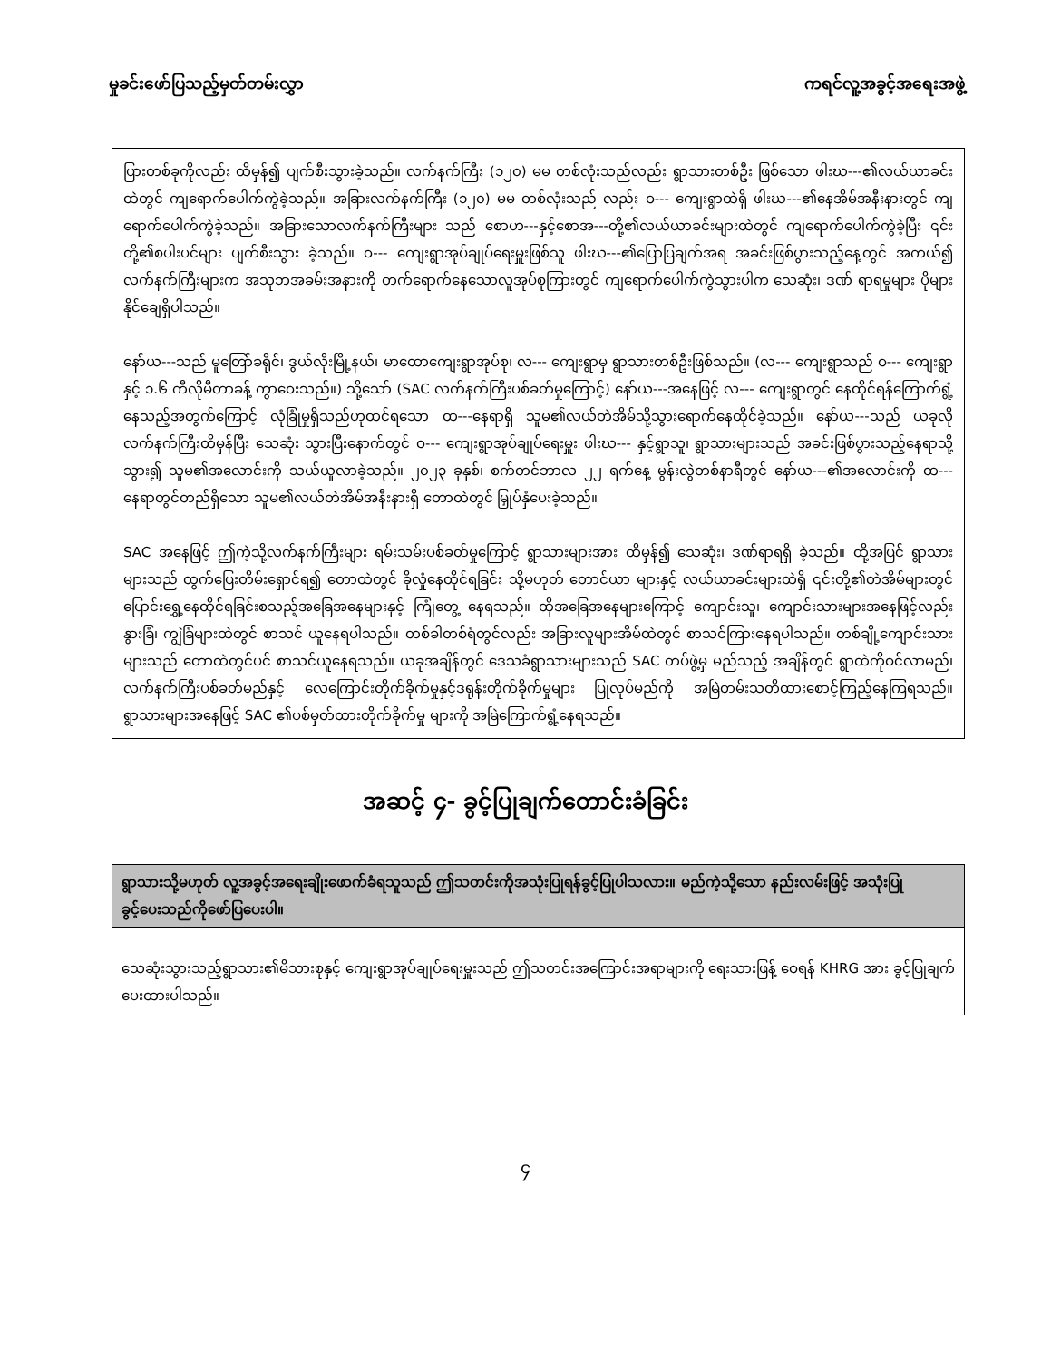မှုခင်းဖော်ပြသည့်မှတ်တမ်းလွှာ ကရင်လူ့အခွင့်အရေးအဖွဲ့
ပြားတစ်ခုကိုလည်း ထိမှန်၍ ပျက်စီးသွားခဲ့သည်။ လက်နက်ကြီး (၁၂၀) မမ တစ်လုံးသည်လည်း ရွာသားတစ်ဦး ဖြစ်သော ဖါးဃ---၏လယ်ယာခင်းထဲတွင် ကျရောက်ပေါက်ကွဲခဲ့သည်။ အခြားလက်နက်ကြီး (၁၂၀) မမ တစ်လုံးသည် လည်း ဝ--- ကျေးရွာထဲရှိ ဖါးဃ---၏နေအိမ်အနီးနားတွင် ကျရောက်ပေါက်ကွဲခဲ့သည်။ အခြားသောလက်နက်ကြီးများ သည် စောဟ---နှင့်စောအ---တို့၏လယ်ယာခင်းများထဲတွင် ကျရောက်ပေါက်ကွဲခဲ့ပြီး ၎င်းတို့၏စပါးပင်များ ပျက်စီးသွား ခဲ့သည်။ ဝ--- ကျေးရွာအုပ်ချုပ်ရေးမှူးဖြစ်သူ ဖါးဃ---၏ပြောပြချက်အရ အခင်းဖြစ်ပွားသည့်နေ့တွင် အကယ်၍ လက်နက်ကြီးများက အသုဘအခမ်းအနားကို တက်ရောက်နေသောလူအုပ်စုကြားတွင် ကျရောက်ပေါက်ကွဲသွားပါက သေဆုံး၊ ဒဏ် ရာရမှုများ ပိုများနိုင်ချေရှိပါသည်။
နော်ယ---သည် မူတြော်ခရိုင်၊ ဒွယ်လိုးမြို့နယ်၊ မာထောကျေးရွာအုပ်စု၊ လ--- ကျေးရွာမှ ရွာသားတစ်ဦးဖြစ်သည်။ (လ--- ကျေးရွာသည် ဝ--- ကျေးရွာနှင့် ၁.၆ ကီလိုမီတာခန့် ကွာဝေးသည်။) သို့သော် (SAC လက်နက်ကြီးပစ်ခတ်မှုကြောင့်) နော်ယ---အနေဖြင့် လ--- ကျေးရွာတွင် နေထိုင်ရန်ကြောက်ရွံ့နေသည့်အတွက်ကြောင့် လုံခြုံမှုရှိသည်ဟုထင်ရသော ထ---နေရာရှိ သူမ၏လယ်တဲအိမ်သို့သွားရောက်နေထိုင်ခဲ့သည်။ နော်ယ---သည် ယခုလိုလက်နက်ကြီးထိမှန်ပြီး သေဆုံး သွားပြီးနောက်တွင် ဝ--- ကျေးရွာအုပ်ချုပ်ရေးမှူး ဖါးဃ--- နှင့်ရွာသူ၊ ရွာသားများသည် အခင်းဖြစ်ပွားသည့်နေရာသို့ သွား၍ သူမ၏အလောင်းကို သယ်ယူလာခဲ့သည်။ ၂၀၂၃ ခုနှစ်၊ စက်တင်ဘာလ ၂၂ ရက်နေ့ မွန်းလွဲတစ်နာရီတွင် နော်ယ---၏အလောင်းကို ထ--- နေရာတွင်တည်ရှိသော သူမ၏လယ်တဲအိမ်အနီးနားရှိ တောထဲတွင် မြှုပ်နှံပေးခဲ့သည်။
SAC အနေဖြင့် ဤကဲ့သို့လက်နက်ကြီးများ ရမ်းသမ်းပစ်ခတ်မှုကြောင့် ရွာသားများအား ထိမှန်၍ သေဆုံး၊ ဒဏ်ရာရရှိ ခဲ့သည်။ ထို့အပြင် ရွာသားများသည် ထွက်ပြေးတိမ်းရှောင်ရ၍ တောထဲတွင် ခိုလှုံနေထိုင်ရခြင်း သို့မဟုတ် တောင်ယာ များနှင့် လယ်ယာခင်းများထဲရှိ ၎င်းတို့၏တဲအိမ်များတွင် ပြောင်းရွှေ့နေထိုင်ရခြင်းစသည့်အခြေအနေများနှင့် ကြုံတွေ့ နေရသည်။ ထိုအခြေအနေများကြောင့် ကျောင်းသူ၊ ကျောင်းသားများအနေဖြင့်လည်း နွားခြံ၊ ကျွဲခြံများထဲတွင် စာသင် ယူနေရပါသည်။ တစ်ခါတစ်ရံတွင်လည်း အခြားလူများအိမ်ထဲတွင် စာသင်ကြားနေရပါသည်။ တစ်ချို့ကျောင်းသား များသည် တောထဲတွင်ပင် စာသင်ယူနေရသည်။ ယခုအချိန်တွင် ဒေသခံရွာသားများသည် SAC တပ်ဖွဲ့မှ မည်သည့် အချိန်တွင် ရွာထဲကိုဝင်လာမည်၊ လက်နက်ကြီးပစ်ခတ်မည်နှင့် လေကြောင်းတိုက်ခိုက်မှုနှင့်ဒရုန်းတိုက်ခိုက်မှုများ ပြုလုပ်မည်ကို အမြဲတမ်းသတိထားစောင့်ကြည့်နေကြရသည်။ ရွာသားများအနေဖြင့် SAC ၏ပစ်မှတ်ထားတိုက်ခိုက်မှု များကို အမြဲကြောက်ရွံ့နေရသည်။
အဆင့် ၄- ခွင့်ပြုချက်တောင်းခံခြင်း
| ရွာသားသို့မဟုတ် လူ့အခွင့်အရေးချိုးဖောက်ခံရသူသည် ဤသတင်းကိုအသုံးပြုရန်ခွင့်ပြုပါသလား။ မည်ကဲ့သို့သော နည်းလမ်းဖြင့် အသုံးပြုခွင့်ပေးသည်ကိုဖော်ပြပေးပါ။ |
| --- |
| သေဆုံးသွားသည့်ရွာသား၏မိသားစုနှင့် ကျေးရွာအုပ်ချုပ်ရေးမှူးသည် ဤသတင်းအကြောင်းအရာများကို ရေးသားဖြန့် ဝေရန် KHRG အား ခွင့်ပြုချက်ပေးထားပါသည်။ |
၄